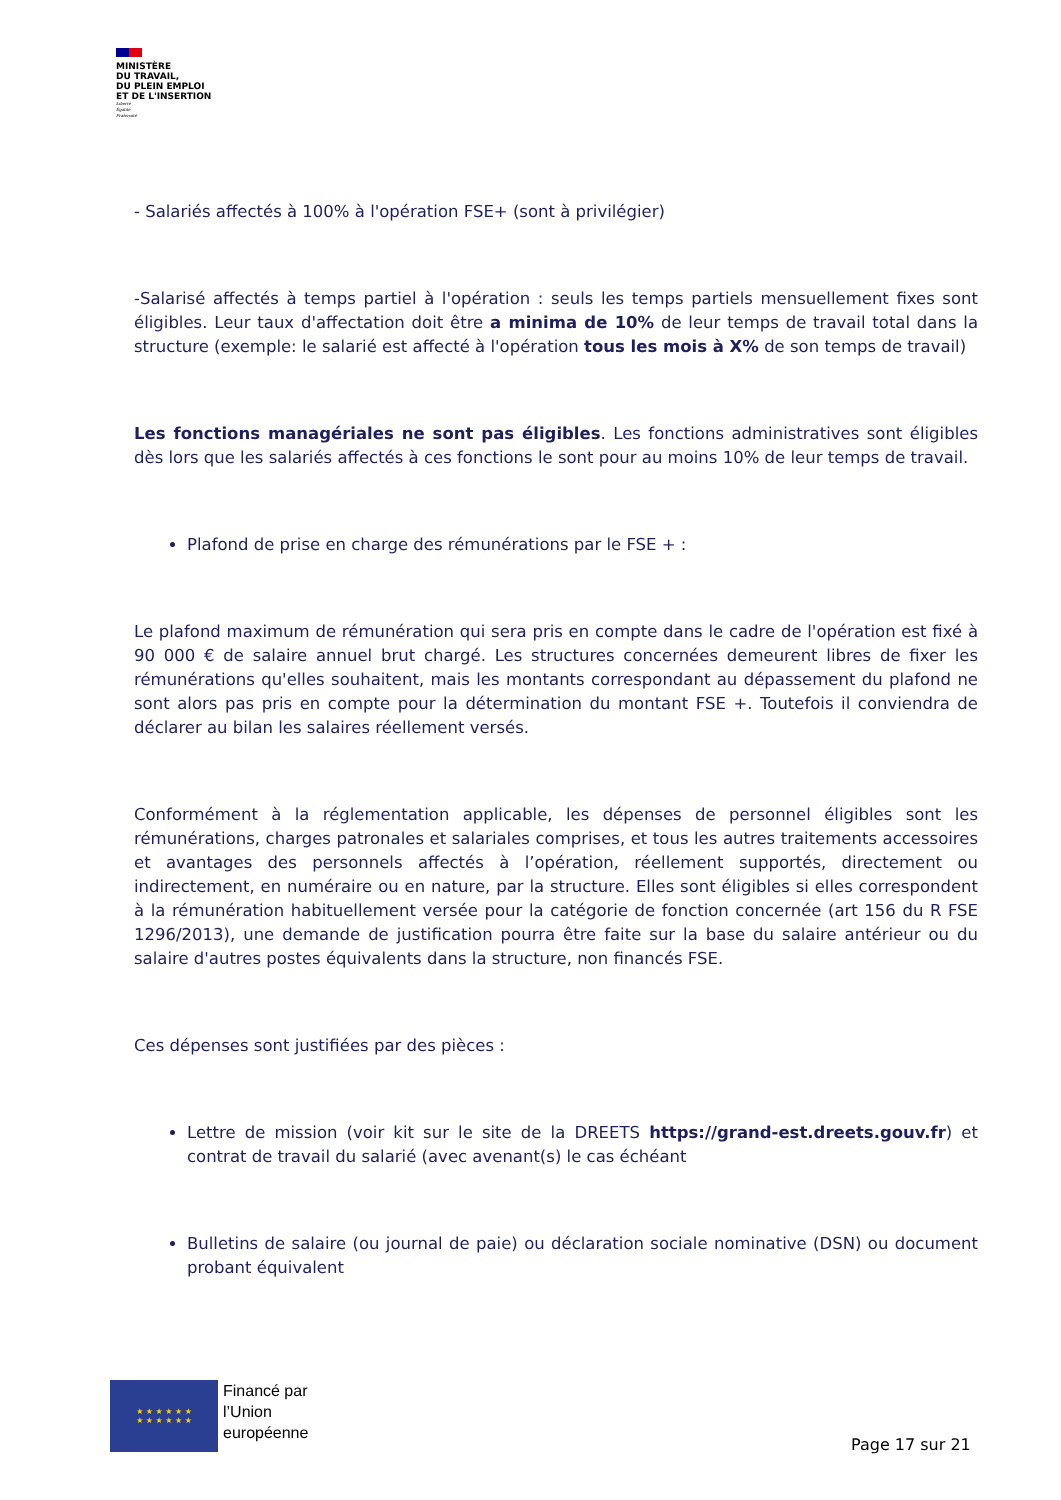MINISTÈRE
DU TRAVAIL,
DU PLEIN EMPLOI
ET DE L'INSERTION
Liberté
Égalité
Fraternité
- Salariés affectés à 100% à l'opération FSE+ (sont à privilégier)
-Salarisé affectés à temps partiel à l'opération : seuls les temps partiels mensuellement fixes sont éligibles. Leur taux d'affectation doit être a minima de 10% de leur temps de travail total dans la structure (exemple: le salarié est affecté à l'opération tous les mois à X% de son temps de travail)
Les fonctions managériales ne sont pas éligibles. Les fonctions administratives sont éligibles dès lors que les salariés affectés à ces fonctions le sont pour au moins 10% de leur temps de travail.
Plafond de prise en charge des rémunérations par le FSE + :
Le plafond maximum de rémunération qui sera pris en compte dans le cadre de l'opération est fixé à 90 000 € de salaire annuel brut chargé. Les structures concernées demeurent libres de fixer les rémunérations qu'elles souhaitent, mais les montants correspondant au dépassement du plafond ne sont alors pas pris en compte pour la détermination du montant FSE +. Toutefois il conviendra de déclarer au bilan les salaires réellement versés.
Conformément à la réglementation applicable, les dépenses de personnel éligibles sont les rémunérations, charges patronales et salariales comprises, et tous les autres traitements accessoires et avantages des personnels affectés à l’opération, réellement supportés, directement ou indirectement, en numéraire ou en nature, par la structure. Elles sont éligibles si elles correspondent à la rémunération habituellement versée pour la catégorie de fonction concernée (art 156 du R FSE 1296/2013), une demande de justification pourra être faite sur la base du salaire antérieur ou du salaire d'autres postes équivalents dans la structure, non financés FSE.
Ces dépenses sont justifiées par des pièces :
Lettre de mission (voir kit sur le site de la DREETS https://grand-est.dreets.gouv.fr) et contrat de travail du salarié (avec avenant(s) le cas échéant
Bulletins de salaire (ou journal de paie) ou déclaration sociale nominative (DSN) ou document probant équivalent
★ ★ ★ ★ ★ ★
★ ★ ★ ★ ★ ★
Financé par
l’Union
européenne
Page 17 sur 21